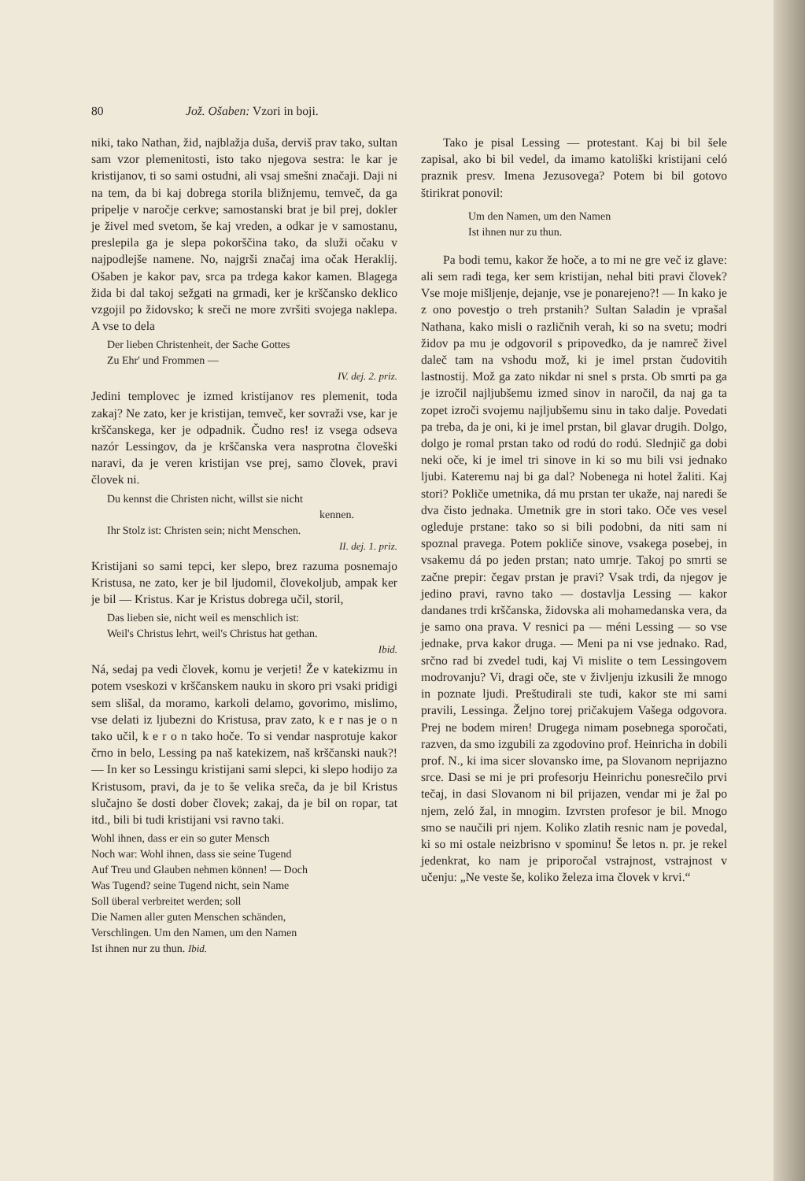80 Jož. Ošaben: Vzori in boji.
niki, tako Nathan, žid, najblažja duša, derviš prav tako, sultan sam vzor plemenitosti, isto tako njegova sestra: le kar je kristijanov, ti so sami ostudni, ali vsaj smešni značaji. Daji ni na tem, da bi kaj dobrega storila bližnjemu, temveč, da ga pripelje v naročje cerkve; samostanski brat je bil prej, dokler je živel med svetom, še kaj vreden, a odkar je v samostanu, preslepila ga je slepa pokorščina tako, da služi očaku v najpodlejše namene. No, najgrši značaj ima očak Heraklij. Ošaben je kakor pav, srca pa trdega kakor kamen. Blagega žida bi dal takoj sežgati na grmadi, ker je krščansko deklico vzgojil po židovsko; k sreči ne more zvršiti svojega naklepa. A vse to dela
Der lieben Christenheit, der Sache Gottes
Zu Ehr' und Frommen —
IV. dej. 2. priz.
Jedini templovec je izmed kristijanov res plemenit, toda zakaj? Ne zato, ker je kristijan, temveč, ker sovraži vse, kar je krščanskega, ker je odpadnik. Čudno res! iz vsega odseva nazór Lessingov, da je krščanska vera nasprotna človeški naravi, da je veren kristijan vse prej, samo človek, pravi človek ni.
Du kennst die Christen nicht, willst sie nicht
kennen.
Ihr Stolz ist: Christen sein; nicht Menschen.
II. dej. 1. priz.
Kristijani so sami tepci, ker slepo, brez razuma posnemajo Kristusa, ne zato, ker je bil ljudomil, človekoljub, ampak ker je bil — Kristus. Kar je Kristus dobrega učil, storil,
Das lieben sie, nicht weil es menschlich ist:
Weil's Christus lehrt, weil's Christus hat gethan.
Ibid.
Ná, sedaj pa vedi človek, komu je verjeti! Že v katekizmu in potem vseskozi v krščanskem nauku in skoro pri vsaki pridigi sem slišal, da moramo, karkoli delamo, govorimo, mislimo, vse delati iz ljubezni do Kristusa, prav zato, k e r nas je o n tako učil, k e r o n tako hoče. To si vendar nasprotuje kakor črno in belo, Lessing pa naš katekizem, naš krščanski nauk?! — In ker so Lessingu kristijani sami slepci, ki slepo hodijo za Kristusom, pravi, da je to še velika sreča, da je bil Kristus slučajno še dosti dober človek; zakaj, da je bil on ropar, tat itd., bili bi tudi kristijani vsi ravno taki.
Wohl ihnen, dass er ein so guter Mensch
Noch war: Wohl ihnen, dass sie seine Tugend
Auf Treu und Glauben nehmen können! — Doch
Was Tugend? seine Tugend nicht, sein Name
Soll überal verbreitet werden; soll
Die Namen aller guten Menschen schänden,
Verschlingen. Um den Namen, um den Namen
Ist ihnen nur zu thun. Ibid.
Tako je pisal Lessing — protestant. Kaj bi bil šele zapisal, ako bi bil vedel, da imamo katoliški kristijani celó praznik presv. Imena Jezusovega? Potem bi bil gotovo štirikrat ponovil:
Um den Namen, um den Namen
Ist ihnen nur zu thun.
Pa bodi temu, kakor že hoče, a to mi ne gre več iz glave: ali sem radi tega, ker sem kristijan, nehal biti pravi človek? Vse moje mišljenje, dejanje, vse je ponarejeno?! — In kako je z ono povestjo o treh prstanih? Sultan Saladin je vprašal Nathana, kako misli o različnih verah, ki so na svetu; modri židov pa mu je odgovoril s pripovedko, da je namreč živel daleč tam na vshodu mož, ki je imel prstan čudovitih lastnostij. Mož ga zato nikdar ni snel s prsta. Ob smrti pa ga je izročil najljubšemu izmed sinov in naročil, da naj ga ta zopet izroči svojemu najljubšemu sinu in tako dalje. Povedati pa treba, da je oni, ki je imel prstan, bil glavar drugih. Dolgo, dolgo je romal prstan tako od rodú do rodú. Slednjič ga dobi neki oče, ki je imel tri sinove in ki so mu bili vsi jednako ljubi. Kateremu naj bi ga dal? Nobenega ni hotel žaliti. Kaj stori? Pokliče umetnika, dá mu prstan ter ukaže, naj naredi še dva čisto jednaka. Umetnik gre in stori tako. Oče ves vesel ogleduje prstane: tako so si bili podobni, da niti sam ni spoznal pravega. Potem pokliče sinove, vsakega posebej, in vsakemu dá po jeden prstan; nato umrje. Takoj po smrti se začne prepir: čegav prstan je pravi? Vsak trdi, da njegov je jedino pravi, ravno tako — dostavlja Lessing — kakor dandanes trdi krščanska, židovska ali mohamedanska vera, da je samo ona prava. V resnici pa — méni Lessing — so vse jednake, prva kakor druga. — Meni pa ni vse jednako. Rad, srčno rad bi zvedel tudi, kaj Vi mislite o tem Lessingovem modrovanju? Vi, dragi oče, ste v življenju izkusili že mnogo in poznate ljudi. Preštudirali ste tudi, kakor ste mi sami pravili, Lessinga. Željno torej pričakujem Vašega odgovora. Prej ne bodem miren! Drugega nimam posebnega sporočati, razven, da smo izgubili za zgodovino prof. Heinricha in dobili prof. N., ki ima sicer slovansko ime, pa Slovanom neprijazno srce. Dasi se mi je pri profesorju Heinrichu ponesrečilo prvi tečaj, in dasi Slovanom ni bil prijazen, vendar mi je žal po njem, zeló žal, in mnogim. Izvrsten profesor je bil. Mnogo smo se naučili pri njem. Koliko zlatih resnic nam je povedal, ki so mi ostale neizbrisno v spominu! Še letos n. pr. je rekel jedenkrat, ko nam je priporočal vstrajnost, vstrajnost v učenju: „Ne veste še, koliko železa ima človek v krvi.“